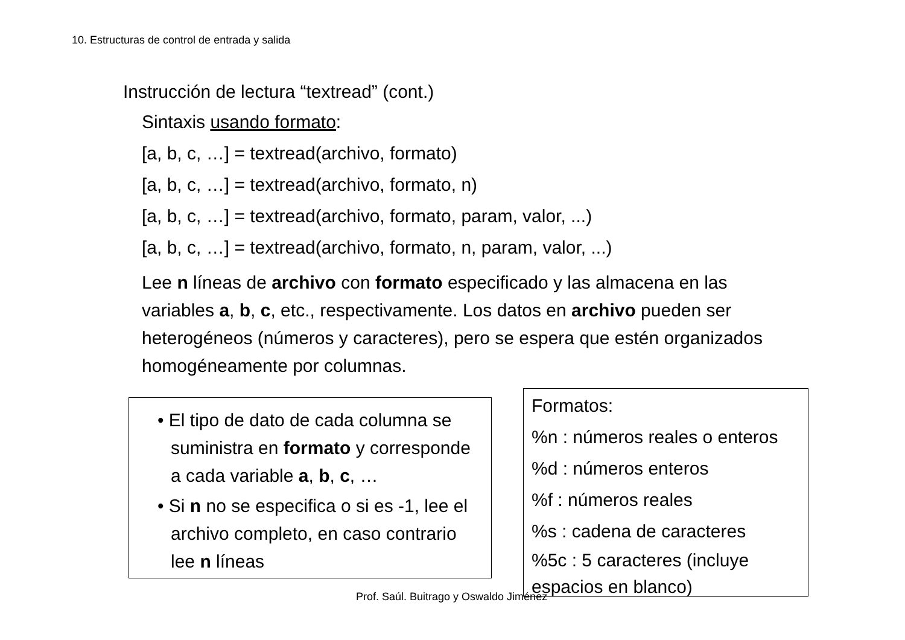10. Estructuras de control de entrada y salida
Instrucción de lectura “textread” (cont.)
Sintaxis usando formato:
[a, b, c, …] = textread(archivo, formato)
[a, b, c, …] = textread(archivo, formato, n)
[a, b, c, …] = textread(archivo, formato, param, valor, ...)
[a, b, c, …] = textread(archivo, formato, n, param, valor, ...)
Lee n líneas de archivo con formato especificado y las almacena en las variables a, b, c, etc., respectivamente. Los datos en archivo pueden ser heterogéneos (números y caracteres), pero se espera que estén organizados homogéneamente por columnas.
• El tipo de dato de cada columna se suministra en formato y corresponde a cada variable a, b, c, …
• Si n no se especifica o si es -1, lee el archivo completo, en caso contrario lee n líneas
Formatos:
%n : números reales o enteros
%d : números enteros
%f : números reales
%s : cadena de caracteres
%5c : 5 caracteres (incluye espacios en blanco)
Prof. Saúl. Buitrago y Oswaldo Jiménez